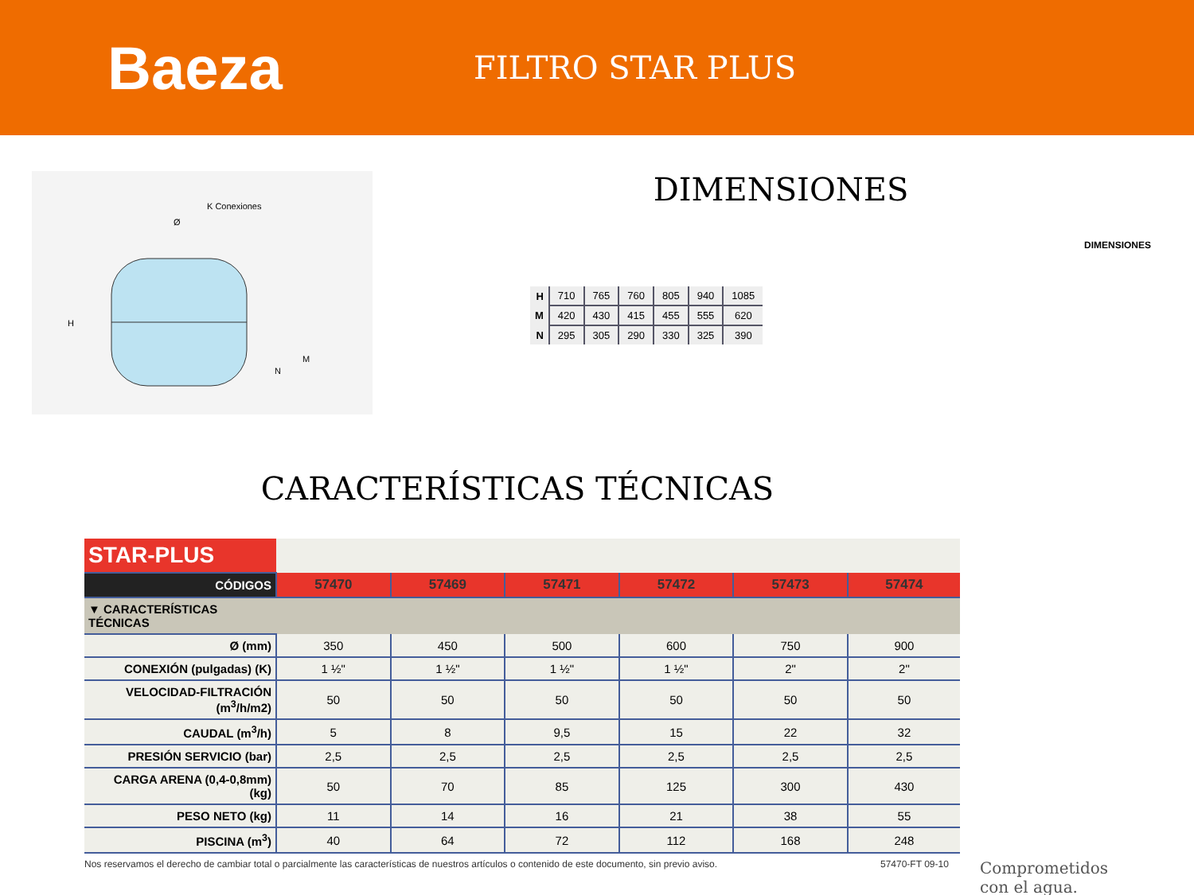Baeza
FILTRO STAR PLUS
K Conexiones
Ø
H
M
N
DIMENSIONES
DIMENSIONES
| H | 710 | 765 | 760 | 805 | 940 | 1085 |
| M | 420 | 430 | 415 | 455 | 555 | 620 |
| N | 295 | 305 | 290 | 330 | 325 | 390 |
CARACTERÍSTICAS TÉCNICAS
| STAR-PLUS | | | | | | |
| CÓDIGOS | 57470 | 57469 | 57471 | 57472 | 57473 | 57474 |
| ▼ CARACTERÍSTICAS TÉCNICAS | | | | | | |
| Ø (mm) | 350 | 450 | 500 | 600 | 750 | 900 |
| CONEXIÓN (pulgadas) (K) | 1 ½" | 1 ½" | 1 ½" | 1 ½" | 2" | 2" |
| VELOCIDAD-FILTRACIÓN (m<sup>3</sup>/h/m2) | 50 | 50 | 50 | 50 | 50 | 50 |
| CAUDAL (m<sup>3</sup>/h) | 5 | 8 | 9,5 | 15 | 22 | 32 |
| PRESIÓN SERVICIO (bar) | 2,5 | 2,5 | 2,5 | 2,5 | 2,5 | 2,5 |
| CARGA ARENA (0,4-0,8mm) (kg) | 50 | 70 | 85 | 125 | 300 | 430 |
| PESO NETO (kg) | 11 | 14 | 16 | 21 | 38 | 55 |
| PISCINA (m<sup>3</sup>) | 40 | 64 | 72 | 112 | 168 | 248 |
Nos reservamos el derecho de cambiar total o parcialmente las características de nuestros artículos o contenido de este documento, sin previo aviso. 57470-FT 09-10 Comprometidos
con el agua.